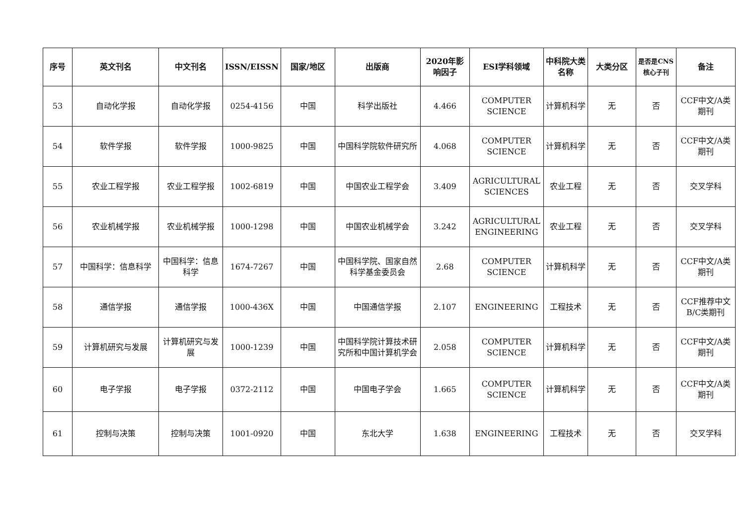| 序号 | 英文刊名 | 中文刊名 | ISSN/EISSN | 国家/地区 | 出版商 | 2020年影响因子 | ESI学科领域 | 中科院大类名称 | 大类分区 | 是否是CNS核心子刊 | 备注 |
| --- | --- | --- | --- | --- | --- | --- | --- | --- | --- | --- | --- |
| 53 | 自动化学报 | 自动化学报 | 0254-4156 | 中国 | 科学出版社 | 4.466 | COMPUTER SCIENCE | 计算机科学 | 无 | 否 | CCF中文/A类期刊 |
| 54 | 软件学报 | 软件学报 | 1000-9825 | 中国 | 中国科学院软件研究所 | 4.068 | COMPUTER SCIENCE | 计算机科学 | 无 | 否 | CCF中文/A类期刊 |
| 55 | 农业工程学报 | 农业工程学报 | 1002-6819 | 中国 | 中国农业工程学会 | 3.409 | AGRICULTURAL SCIENCES | 农业工程 | 无 | 否 | 交叉学科 |
| 56 | 农业机械学报 | 农业机械学报 | 1000-1298 | 中国 | 中国农业机械学会 | 3.242 | AGRICULTURAL ENGINEERING | 农业工程 | 无 | 否 | 交叉学科 |
| 57 | 中国科学：信息科学 | 中国科学：信息科学 | 1674-7267 | 中国 | 中国科学院、国家自然科学基金委员会 | 2.68 | COMPUTER SCIENCE | 计算机科学 | 无 | 否 | CCF中文/A类期刊 |
| 58 | 通信学报 | 通信学报 | 1000-436X | 中国 | 中国通信学报 | 2.107 | ENGINEERING | 工程技术 | 无 | 否 | CCF推荐中文B/C类期刊 |
| 59 | 计算机研究与发展 | 计算机研究与发展 | 1000-1239 | 中国 | 中国科学院计算技术研究所和中国计算机学会 | 2.058 | COMPUTER SCIENCE | 计算机科学 | 无 | 否 | CCF中文/A类期刊 |
| 60 | 电子学报 | 电子学报 | 0372-2112 | 中国 | 中国电子学会 | 1.665 | COMPUTER SCIENCE | 计算机科学 | 无 | 否 | CCF中文/A类期刊 |
| 61 | 控制与决策 | 控制与决策 | 1001-0920 | 中国 | 东北大学 | 1.638 | ENGINEERING | 工程技术 | 无 | 否 | 交叉学科 |